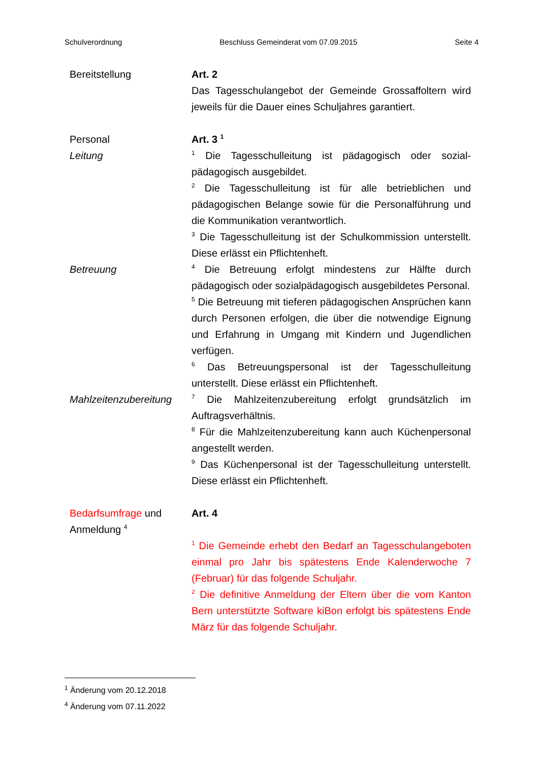Schulverordnung Beschluss Gemeinderat vom 07.09.2015 Seite 4
Bereitstellung Art. 2
Das Tagesschulangebot der Gemeinde Grossaffoltern wird jeweils für die Dauer eines Schuljahres garantiert.
Personal
Leitung
Art. 3 <sup>1</sup>
<sup>1</sup> Die Tagesschulleitung ist pädagogisch oder sozial-pädagogisch ausgebildet.
<sup>2</sup> Die Tagesschulleitung ist für alle betrieblichen und pädagogischen Belange sowie für die Personalführung und die Kommunikation verantwortlich.
<sup>3</sup> Die Tagesschulleitung ist der Schulkommission unterstellt. Diese erlässt ein Pflichtenheft.
Betreuung
<sup>4</sup> Die Betreuung erfolgt mindestens zur Hälfte durch pädagogisch oder sozialpädagogisch ausgebildetes Personal.
<sup>5</sup> Die Betreuung mit tieferen pädagogischen Ansprüchen kann durch Personen erfolgen, die über die notwendige Eignung und Erfahrung in Umgang mit Kindern und Jugendlichen verfügen.
<sup>6</sup> Das Betreuungspersonal ist der Tagesschulleitung unterstellt. Diese erlässt ein Pflichtenheft.
Mahlzeitenzubereitung
<sup>7</sup> Die Mahlzeitenzubereitung erfolgt grundsätzlich im Auftragsverhältnis.
<sup>8</sup> Für die Mahlzeitenzubereitung kann auch Küchenpersonal angestellt werden.
<sup>9</sup> Das Küchenpersonal ist der Tagesschulleitung unterstellt. Diese erlässt ein Pflichtenheft.
Bedarfsumfrage und Anmeldung <sup>4</sup>
Art. 4
<sup>1</sup> Die Gemeinde erhebt den Bedarf an Tagesschulangeboten einmal pro Jahr bis spätestens Ende Kalenderwoche 7 (Februar) für das folgende Schuljahr.
<sup>2</sup> Die definitive Anmeldung der Eltern über die vom Kanton Bern unterstützte Software kiBon erfolgt bis spätestens Ende März für das folgende Schuljahr.
<sup>1</sup> Änderung vom 20.12.2018
<sup>4</sup> Änderung vom 07.11.2022